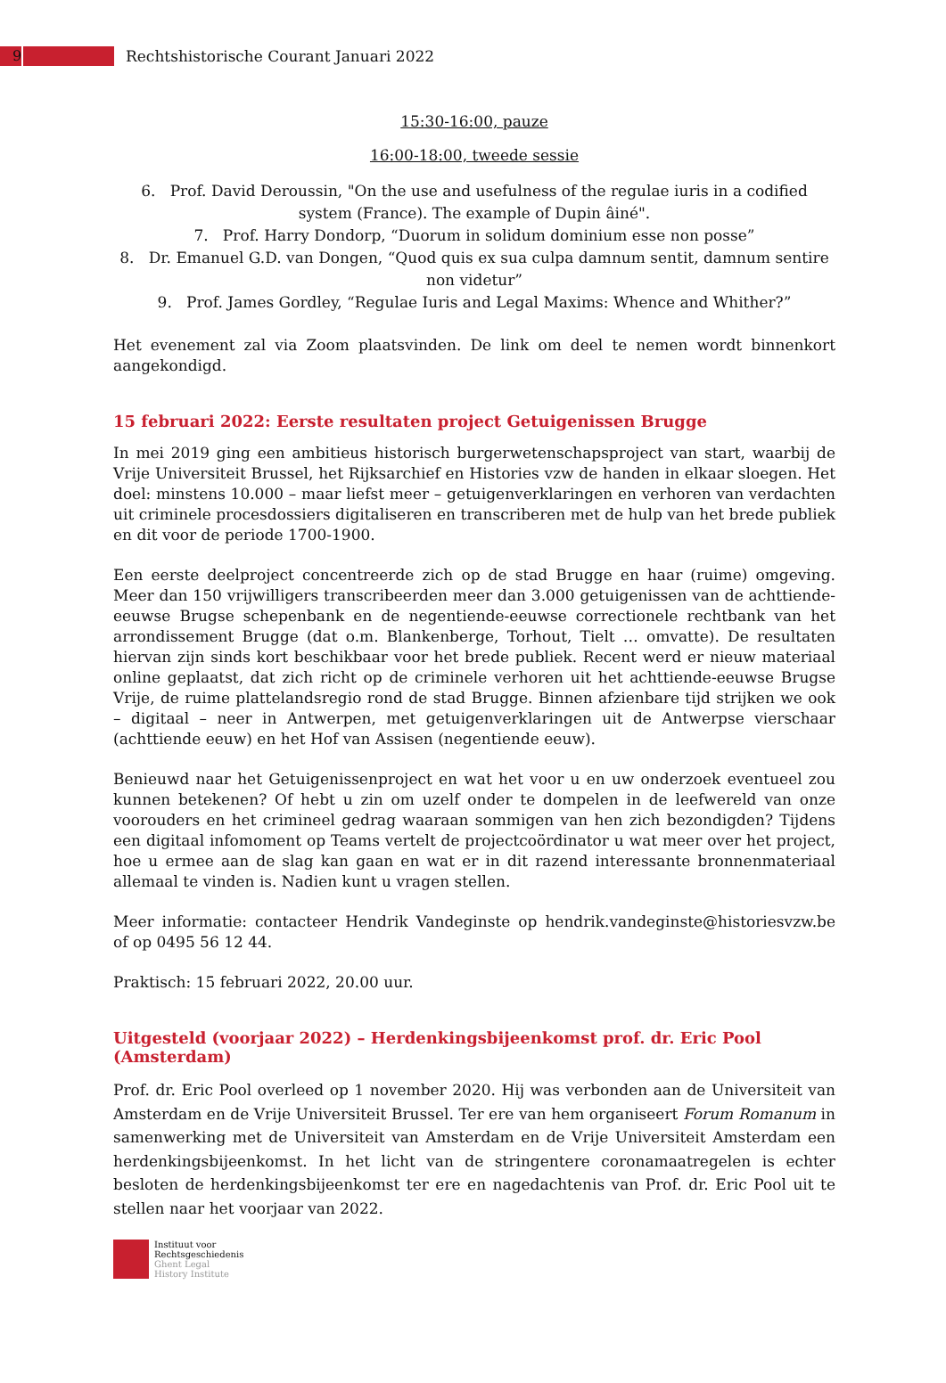9
Rechtshistorische Courant Januari 2022
15:30-16:00, pauze
16:00-18:00, tweede sessie
6. Prof. David Deroussin, "On the use and usefulness of the regulae iuris in a codified system (France). The example of Dupin âiné".
7. Prof. Harry Dondorp, “Duorum in solidum dominium esse non posse”
8. Dr. Emanuel G.D. van Dongen, “Quod quis ex sua culpa damnum sentit, damnum sentire non videtur”
9. Prof. James Gordley, “Regulae Iuris and Legal Maxims: Whence and Whither?”
Het evenement zal via Zoom plaatsvinden. De link om deel te nemen wordt binnenkort aangekondigd.
15 februari 2022: Eerste resultaten project Getuigenissen Brugge
In mei 2019 ging een ambitieus historisch burgerwetenschapsproject van start, waarbij de Vrije Universiteit Brussel, het Rijksarchief en Histories vzw de handen in elkaar sloegen. Het doel: minstens 10.000 – maar liefst meer – getuigenverklaringen en verhoren van verdachten uit criminele procesdossiers digitaliseren en transcriberen met de hulp van het brede publiek en dit voor de periode 1700-1900.
Een eerste deelproject concentreerde zich op de stad Brugge en haar (ruime) omgeving. Meer dan 150 vrijwilligers transcribeerden meer dan 3.000 getuigenissen van de achttiende-eeuwse Brugse schepenbank en de negentiende-eeuwse correctionele rechtbank van het arrondissement Brugge (dat o.m. Blankenberge, Torhout, Tielt … omvatte). De resultaten hiervan zijn sinds kort beschikbaar voor het brede publiek. Recent werd er nieuw materiaal online geplaatst, dat zich richt op de criminele verhoren uit het achttiende-eeuwse Brugse Vrije, de ruime plattelandsregio rond de stad Brugge. Binnen afzienbare tijd strijken we ook – digitaal – neer in Antwerpen, met getuigenverklaringen uit de Antwerpse vierschaar (achttiende eeuw) en het Hof van Assisen (negentiende eeuw).
Benieuwd naar het Getuigenissenproject en wat het voor u en uw onderzoek eventueel zou kunnen betekenen? Of hebt u zin om uzelf onder te dompelen in de leefwereld van onze voorouders en het crimineel gedrag waaraan sommigen van hen zich bezondigden? Tijdens een digitaal infomoment op Teams vertelt de projectcoördinator u wat meer over het project, hoe u ermee aan de slag kan gaan en wat er in dit razend interessante bronnenmateriaal allemaal te vinden is. Nadien kunt u vragen stellen.
Meer informatie: contacteer Hendrik Vandeginste op hendrik.vandeginste@historiesvzw.be of op 0495 56 12 44.
Praktisch: 15 februari 2022, 20.00 uur.
Uitgesteld (voorjaar 2022) – Herdenkingsbijeenkomst prof. dr. Eric Pool (Amsterdam)
Prof. dr. Eric Pool overleed op 1 november 2020. Hij was verbonden aan de Universiteit van Amsterdam en de Vrije Universiteit Brussel. Ter ere van hem organiseert Forum Romanum in samenwerking met de Universiteit van Amsterdam en de Vrije Universiteit Amsterdam een herdenkingsbijeenkomst. In het licht van de stringentere coronamaatregelen is echter besloten de herdenkingsbijeenkomst ter ere en nagedachtenis van Prof. dr. Eric Pool uit te stellen naar het voorjaar van 2022.
Instituut voor
Rechtsgeschiedenis
Ghent Legal
History Institute